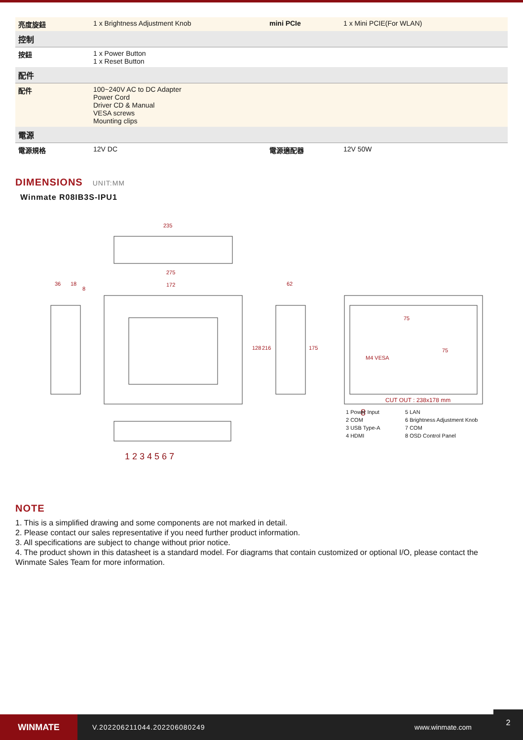| 亮度旋鈕 | 1 x Brightness Adjustment Knob | mini PCIe | 1 x Mini PCIE(For WLAN) |
| 控制 | | | |
| 按鈕 | 1 x Power Button 1 x Reset Button | | |
| 配件 | | | |
| 配件 | 100~240V AC to DC Adapter Power Cord Driver CD & Manual VESA screws Mounting clips | | |
| 電源 | | | |
| 電源規格 | 12V DC | 電源適配器 | 12V 50W |
DIMENSIONS UNIT:MM
Winmate R08IB3S-IPU1
235
275
172
36
18
8
128
216
62
175
75
75
M4 VESA
1 2 3 4 5 6 7
8
CUT OUT : 238x178 mm
1 Power Input 5 LAN 2 COM 6 Brightness Adjustment Knob 3 USB Type-A 7 COM 4 HDMI 8 OSD Control Panel
NOTE
1. This is a simplified drawing and some components are not marked in detail.
2. Please contact our sales representative if you need further product information.
3. All specifications are subject to change without prior notice.
4. The product shown in this datasheet is a standard model. For diagrams that contain customized or optional I/O, please contact the Winmate Sales Team for more information.
WINMATE
V.202206211044.202206080249 www.winmate.com
2